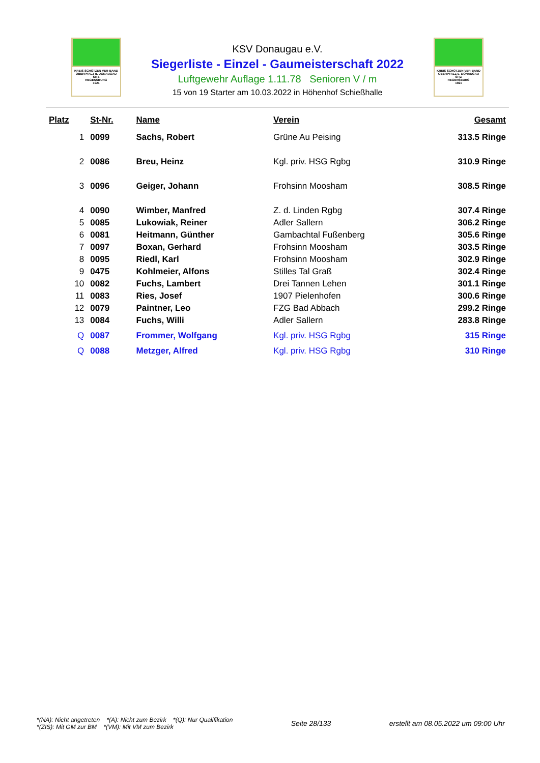KREIS SCHÜTZEN VER-BAND
OBERPFALZ u. DONAUGAU
SITZ
REGENSBURG
1921
KREIS SCHÜTZEN VER-BAND
OBERPFALZ u. DONAUGAU
SITZ
REGENSBURG
1921
KSV Donaugau e.V.
Siegerliste - Einzel - Gaumeisterschaft 2022
Luftgewehr Auflage 1.11.78 Senioren V / m
15 von 19 Starter am 10.03.2022 in Höhenhof Schießhalle
| Platz | St-Nr. | Name | Verein | Gesamt |
| --- | --- | --- | --- | --- |
| 1 | 0099 | Sachs, Robert | Grüne Au Peising | 313.5 Ringe |
| 2 | 0086 | Breu, Heinz | Kgl. priv. HSG Rgbg | 310.9 Ringe |
| 3 | 0096 | Geiger, Johann | Frohsinn Moosham | 308.5 Ringe |
| 4 | 0090 | Wimber, Manfred | Z. d. Linden Rgbg | 307.4 Ringe |
| 5 | 0085 | Lukowiak, Reiner | Adler Sallern | 306.2 Ringe |
| 6 | 0081 | Heitmann, Günther | Gambachtal Fußenberg | 305.6 Ringe |
| 7 | 0097 | Boxan, Gerhard | Frohsinn Moosham | 303.5 Ringe |
| 8 | 0095 | Riedl, Karl | Frohsinn Moosham | 302.9 Ringe |
| 9 | 0475 | Kohlmeier, Alfons | Stilles Tal Graß | 302.4 Ringe |
| 10 | 0082 | Fuchs, Lambert | Drei Tannen Lehen | 301.1 Ringe |
| 11 | 0083 | Ries, Josef | 1907 Pielenhofen | 300.6 Ringe |
| 12 | 0079 | Paintner, Leo | FZG Bad Abbach | 299.2 Ringe |
| 13 | 0084 | Fuchs, Willi | Adler Sallern | 283.8 Ringe |
| Q | 0087 | Frommer, Wolfgang | Kgl. priv. HSG Rgbg | 315 Ringe |
| Q | 0088 | Metzger, Alfred | Kgl. priv. HSG Rgbg | 310 Ringe |
*(NA): Nicht angetreten *(A): Nicht zum Bezirk *(Q): Nur Qualifikation
*(ZIS): Mit GM zur BM *(VM): Mit VM zum Bezirk
Seite 28/133
erstellt am 08.05.2022 um 09:00 Uhr